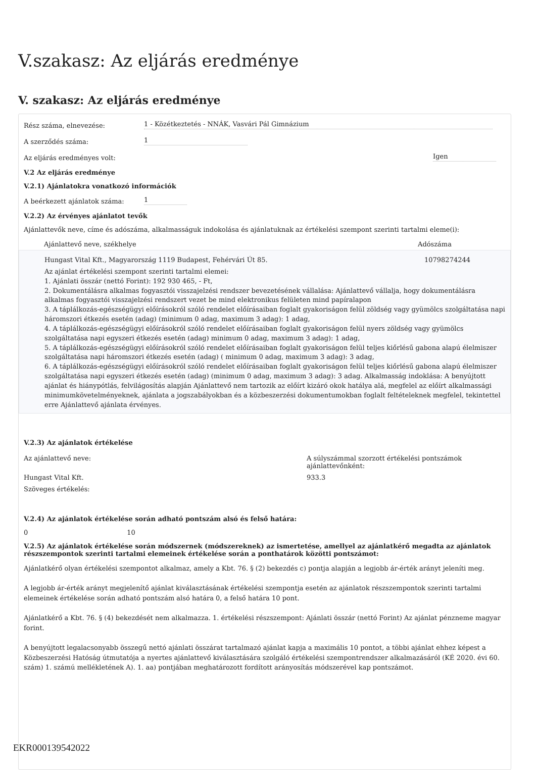V.szakasz: Az eljárás eredménye
V. szakasz: Az eljárás eredménye
Rész száma, elnevezése: 1 - Közétkeztetés - NNÁK, Vasvári Pál Gimnázium
A szerződés száma: 1
Az eljárás eredményes volt: Igen
V.2 Az eljárás eredménye
V.2.1) Ajánlatokra vonatkozó információk
A beérkezett ajánlatok száma: 1
V.2.2) Az érvényes ajánlatot tevők
Ajánlattevők neve, címe és adószáma, alkalmasságuk indokolása és ajánlatuknak az értékelési szempont szerinti tartalmi eleme(i):
| Ajánlattevő neve, székhelye | Adószáma |
| --- | --- |
| Hungast Vital Kft., Magyarország 1119 Budapest, Fehérvári Út 85. | 10798274244 |
Az ajánlat értékelési szempont szerinti tartalmi elemei:
1. Ajánlati összár (nettó Forint): 192 930 465, - Ft,
2. Dokumentálásra alkalmas fogyasztói visszajelzési rendszer bevezetésének vállalása: Ajánlattevő vállalja, hogy dokumentálásra alkalmas fogyasztói visszajelzési rendszert vezet be mind elektronikus felületen mind papíralapon
3. A táplálkozás-egészségügyi előírásokról szóló rendelet előírásaiban foglalt gyakoriságon felül zöldség vagy gyümölcs szolgáltatása napi háromszori étkezés esetén (adag) (minimum 0 adag, maximum 3 adag): 1 adag,
4. A táplálkozás-egészségügyi előírásokról szóló rendelet előírásaiban foglalt gyakoriságon felül nyers zöldség vagy gyümölcs szolgáltatása napi egyszeri étkezés esetén (adag) minimum 0 adag, maximum 3 adag): 1 adag,
5. A táplálkozás-egészségügyi előírásokról szóló rendelet előírásaiban foglalt gyakoriságon felül teljes kiőrlésű gabona alapú élelmiszer szolgáltatása napi háromszori étkezés esetén (adag) ( minimum 0 adag, maximum 3 adag): 3 adag,
6. A táplálkozás-egészségügyi előírásokról szóló rendelet előírásaiban foglalt gyakoriságon felül teljes kiőrlésű gabona alapú élelmiszer szolgáltatása napi egyszeri étkezés esetén (adag) (minimum 0 adag, maximum 3 adag): 3 adag. Alkalmasság indoklása: A benyújtott ajánlat és hiánypótlás, felvilágosítás alapján Ajánlattevő nem tartozik az előírt kizáró okok hatálya alá, megfelel az előírt alkalmassági minimumkövetelményeknek, ajánlata a jogszabályokban és a közbeszerzési dokumentumokban foglalt feltételeknek megfelel, tekintettel erre Ajánlattevő ajánlata érvényes.
V.2.3) Az ajánlatok értékelése
| Az ajánlattevő neve: | A súlyszámmal szorzott értékelési pontszámok ajánlattevőnként: |
| --- | --- |
| Hungast Vital Kft. | 933.3 |
| Szöveges értékelés: | |
V.2.4) Az ajánlatok értékelése során adható pontszám alsó és felső határa:
0 10
V.2.5) Az ajánlatok értékelése során módszernek (módszereknek) az ismertetése, amellyel az ajánlatkérő megadta az ajánlatok részszempontok szerinti tartalmi elemeinek értékelése során a ponthatárok közötti pontszámot:
Ajánlatkérő olyan értékelési szempontot alkalmaz, amely a Kbt. 76. § (2) bekezdés c) pontja alapján a legjobb ár-érték arányt jeleníti meg.
A legjobb ár-érték arányt megjelenítő ajánlat kiválasztásának értékelési szempontja esetén az ajánlatok részszempontok szerinti tartalmi elemeinek értékelése során adható pontszám alsó határa 0, a felső határa 10 pont.
Ajánlatkérő a Kbt. 76. § (4) bekezdését nem alkalmazza. 1. értékelési részszempont: Ajánlati összár (nettó Forint) Az ajánlat pénzneme magyar forint.
A benyújtott legalacsonyabb összegű nettó ajánlati összárat tartalmazó ajánlat kapja a maximális 10 pontot, a többi ajánlat ehhez képest a Közbeszerzési Hatóság útmutatója a nyertes ajánlattevő kiválasztására szolgáló értékelési szempontrendszer alkalmazásáról (KÉ 2020. évi 60. szám) 1. számú mellékletének A). 1. aa) pontjában meghatározott fordított arányosítás módszerével kap pontszámot.
EKR000139542022